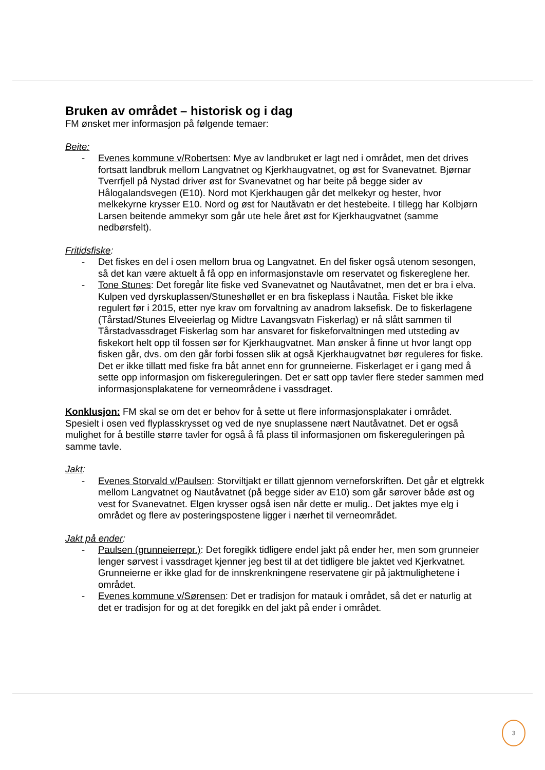Bruken av området – historisk og i dag
FM ønsket mer informasjon på følgende temaer:
Beite:
- Evenes kommune v/Robertsen: Mye av landbruket er lagt ned i området, men det drives fortsatt landbruk mellom Langvatnet og Kjerkhaugvatnet, og øst for Svanevatnet. Bjørnar Tverrfjell på Nystad driver øst for Svanevatnet og har beite på begge sider av Hålogalandsvegen (E10). Nord mot Kjerkhaugen går det melkekyr og hester, hvor melkekyrne krysser E10. Nord og øst for Nautåvatn er det hestebeite. I tillegg har Kolbjørn Larsen beitende ammekyr som går ute hele året øst for Kjerkhaugvatnet (samme nedbørsfelt).
Fritidsfiske:
- Det fiskes en del i osen mellom brua og Langvatnet. En del fisker også utenom sesongen, så det kan være aktuelt å få opp en informasjonstavle om reservatet og fiskereglene her.
- Tone Stunes: Det foregår lite fiske ved Svanevatnet og Nautåvatnet, men det er bra i elva. Kulpen ved dyrskuplassen/Stuneshøllet er en bra fiskeplass i Nautåa. Fisket ble ikke regulert før i 2015, etter nye krav om forvaltning av anadrom laksefisk. De to fiskerlagene (Tårstad/Stunes Elveeierlag og Midtre Lavangsvatn Fiskerlag) er nå slått sammen til Tårstadvassdraget Fiskerlag som har ansvaret for fiskeforvaltningen med utsteding av fiskekort helt opp til fossen sør for Kjerkhaugvatnet. Man ønsker å finne ut hvor langt opp fisken går, dvs. om den går forbi fossen slik at også Kjerkhaugvatnet bør reguleres for fiske. Det er ikke tillatt med fiske fra båt annet enn for grunneierne. Fiskerlaget er i gang med å sette opp informasjon om fiskereguleringen. Det er satt opp tavler flere steder sammen med informasjonsplakatene for verneområdene i vassdraget.
Konklusjon: FM skal se om det er behov for å sette ut flere informasjonsplakater i området. Spesielt i osen ved flyplasskrysset og ved de nye snuplassene nært Nautåvatnet. Det er også mulighet for å bestille større tavler for også å få plass til informasjonen om fiskereguleringen på samme tavle.
Jakt:
- Evenes Storvald v/Paulsen: Storviltjakt er tillatt gjennom verneforskriften. Det går et elgtrekk mellom Langvatnet og Nautåvatnet (på begge sider av E10) som går sørover både øst og vest for Svanevatnet. Elgen krysser også isen når dette er mulig.. Det jaktes mye elg i området og flere av posteringspostene ligger i nærhet til verneområdet.
Jakt på ender:
- Paulsen (grunneierrepr.): Det foregikk tidligere endel jakt på ender her, men som grunneier lenger sørvest i vassdraget kjenner jeg best til at det tidligere ble jaktet ved Kjerkvatnet. Grunneierne er ikke glad for de innskrenkningene reservatene gir på jaktmulighetene i området.
- Evenes kommune v/Sørensen: Det er tradisjon for matauk i området, så det er naturlig at det er tradisjon for og at det foregikk en del jakt på ender i området.
3